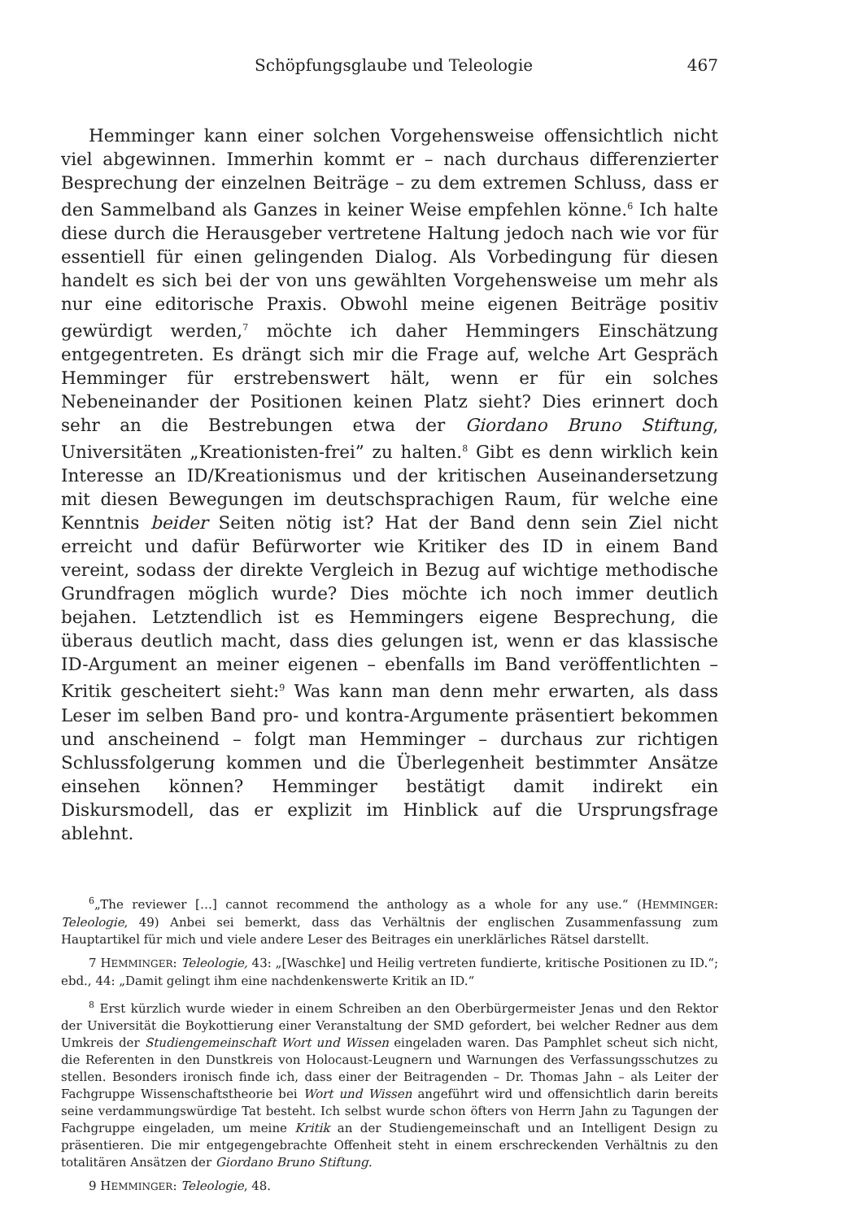Schöpfungsglaube und Teleologie 467
Hemminger kann einer solchen Vorgehensweise offensichtlich nicht viel abgewinnen. Immerhin kommt er – nach durchaus differenzierter Besprechung der einzelnen Beiträge – zu dem extremen Schluss, dass er den Sammelband als Ganzes in keiner Weise empfehlen könne.<sup>6</sup> Ich halte diese durch die Herausgeber vertretene Haltung jedoch nach wie vor für essentiell für einen gelingenden Dialog. Als Vorbedingung für diesen handelt es sich bei der von uns gewählten Vorgehensweise um mehr als nur eine editorische Praxis. Obwohl meine eigenen Beiträge positiv gewürdigt werden,<sup>7</sup> möchte ich daher Hemmingers Einschätzung entgegentreten. Es drängt sich mir die Frage auf, welche Art Gespräch Hemminger für erstrebenswert hält, wenn er für ein solches Nebeneinander der Positionen keinen Platz sieht? Dies erinnert doch sehr an die Bestrebungen etwa der Giordano Bruno Stiftung, Universitäten „Kreationisten-frei” zu halten.<sup>8</sup> Gibt es denn wirklich kein Interesse an ID/Kreationismus und der kritischen Auseinandersetzung mit diesen Bewegungen im deutschsprachigen Raum, für welche eine Kenntnis beider Seiten nötig ist? Hat der Band denn sein Ziel nicht erreicht und dafür Befürworter wie Kritiker des ID in einem Band vereint, sodass der direkte Vergleich in Bezug auf wichtige methodische Grundfragen möglich wurde? Dies möchte ich noch immer deutlich bejahen. Letztendlich ist es Hemmingers eigene Besprechung, die überaus deutlich macht, dass dies gelungen ist, wenn er das klassische ID-Argument an meiner eigenen – ebenfalls im Band veröffentlichten – Kritik gescheitert sieht:<sup>9</sup> Was kann man denn mehr erwarten, als dass Leser im selben Band pro- und kontra-Argumente präsentiert bekommen und anscheinend – folgt man Hemminger – durchaus zur richtigen Schlussfolgerung kommen und die Überlegenheit bestimmter Ansätze einsehen können? Hemminger bestätigt damit indirekt ein Diskursmodell, das er explizit im Hinblick auf die Ursprungsfrage ablehnt.
<sup>6</sup>„The reviewer […] cannot recommend the anthology as a whole for any use.“ (HEMMINGER: Teleologie, 49) Anbei sei bemerkt, dass das Verhältnis der englischen Zusammenfassung zum Hauptartikel für mich und viele andere Leser des Beitrages ein unerklärliches Rätsel darstellt.
7 HEMMINGER: Teleologie, 43: „[Waschke] und Heilig vertreten fundierte, kritische Positionen zu ID.“; ebd., 44: „Damit gelingt ihm eine nachdenkenswerte Kritik an ID.“
<sup>8</sup> Erst kürzlich wurde wieder in einem Schreiben an den Oberbürgermeister Jenas und den Rektor der Universität die Boykottierung einer Veranstaltung der SMD gefordert, bei welcher Redner aus dem Umkreis der Studiengemeinschaft Wort und Wissen eingeladen waren. Das Pamphlet scheut sich nicht, die Referenten in den Dunstkreis von Holocaust-Leugnern und Warnungen des Verfassungsschutzes zu stellen. Besonders ironisch finde ich, dass einer der Beitragenden – Dr. Thomas Jahn – als Leiter der Fachgruppe Wissenschaftstheorie bei Wort und Wissen angeführt wird und offensichtlich darin bereits seine verdammungswürdige Tat besteht. Ich selbst wurde schon öfters von Herrn Jahn zu Tagungen der Fachgruppe eingeladen, um meine Kritik an der Studiengemeinschaft und an Intelligent Design zu präsentieren. Die mir entgegengebrachte Offenheit steht in einem erschreckenden Verhältnis zu den totalitären Ansätzen der Giordano Bruno Stiftung.
9 HEMMINGER: Teleologie, 48.